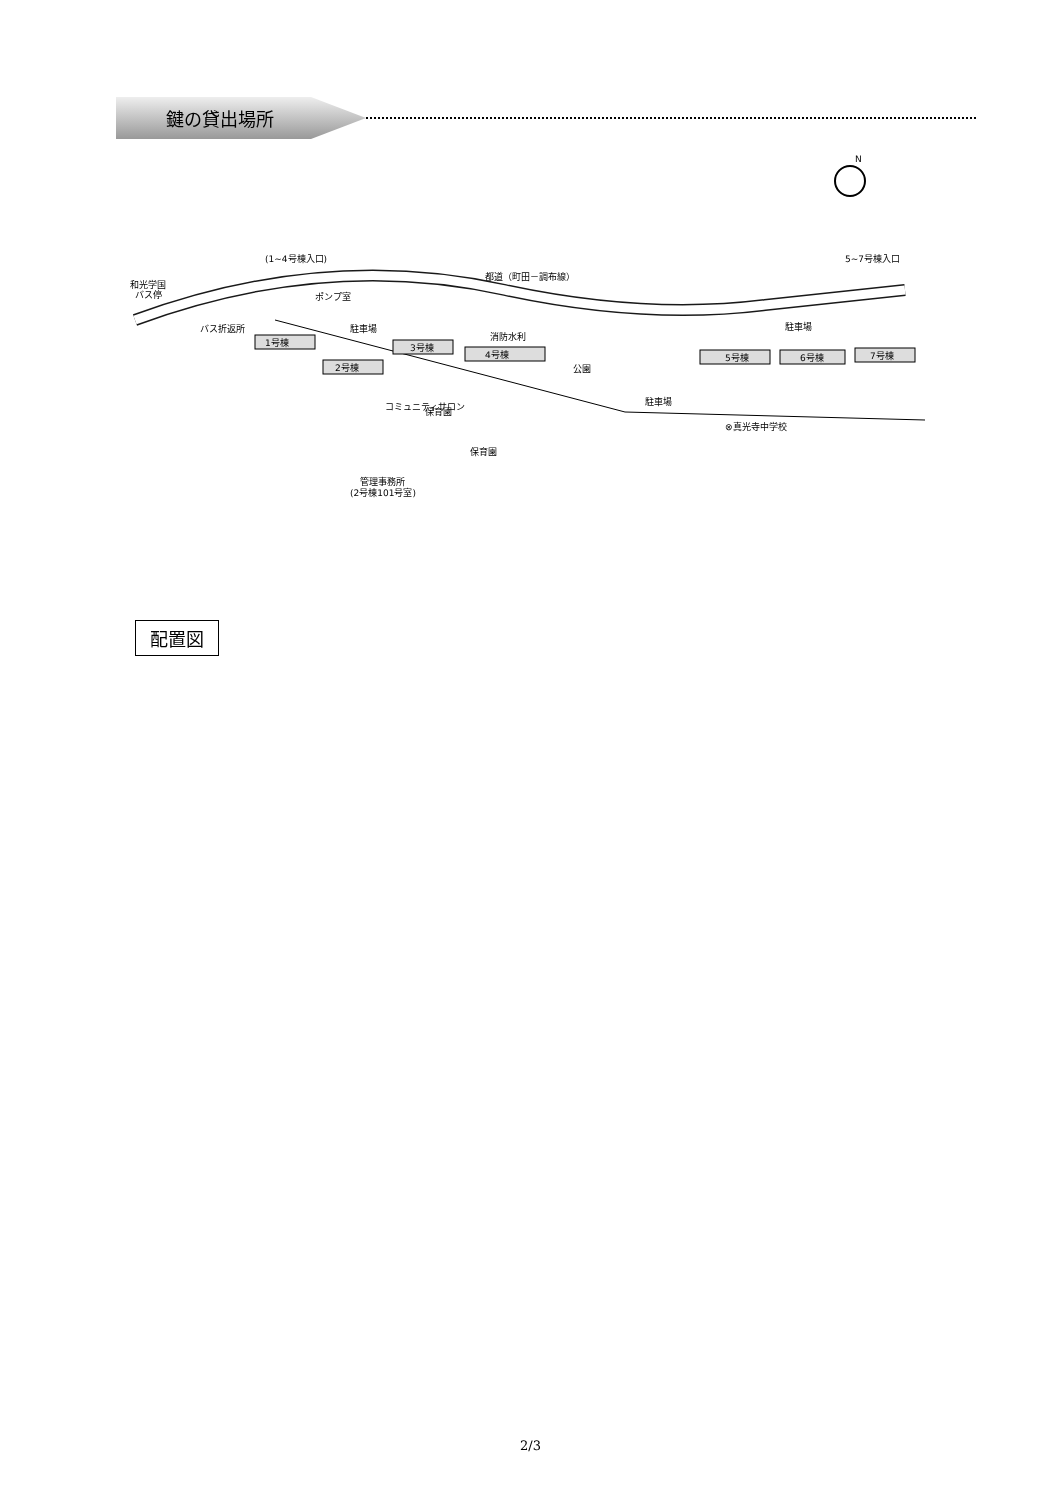鍵の貸出場所
N
1号棟
2号棟
3号棟
4号棟
5号棟
6号棟
7号棟
和光学国
バス停
(1~4号棟入口)
都道（町田－調布線）
5~7号棟入口
バス折返所
ポンプ室
駐車場
消防水利
公園
駐車場
駐車場
⊗真光寺中学校
保育園
保育園
コミュニティサロン
管理事務所
(2号棟101号室)
配置図
2/3